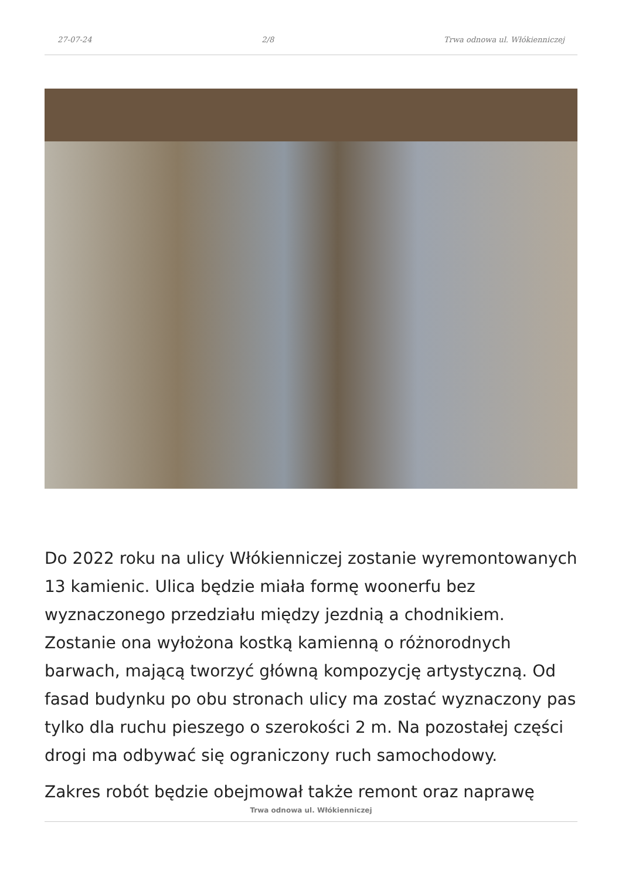27-07-24 2/8 Trwa odnowa ul. Włókienniczej
Do 2022 roku na ulicy Włókienniczej zostanie wyremontowanych 13 kamienic. Ulica będzie miała formę woonerfu bez wyznaczonego przedziału między jezdnią a chodnikiem. Zostanie ona wyłożona kostką kamienną o różnorodnych barwach, mającą tworzyć główną kompozycję artystyczną. Od fasad budynku po obu stronach ulicy ma zostać wyznaczony pas tylko dla ruchu pieszego o szerokości 2 m. Na pozostałej części drogi ma odbywać się ograniczony ruch samochodowy.
Zakres robót będzie obejmował także remont oraz naprawę
Trwa odnowa ul. Włókienniczej